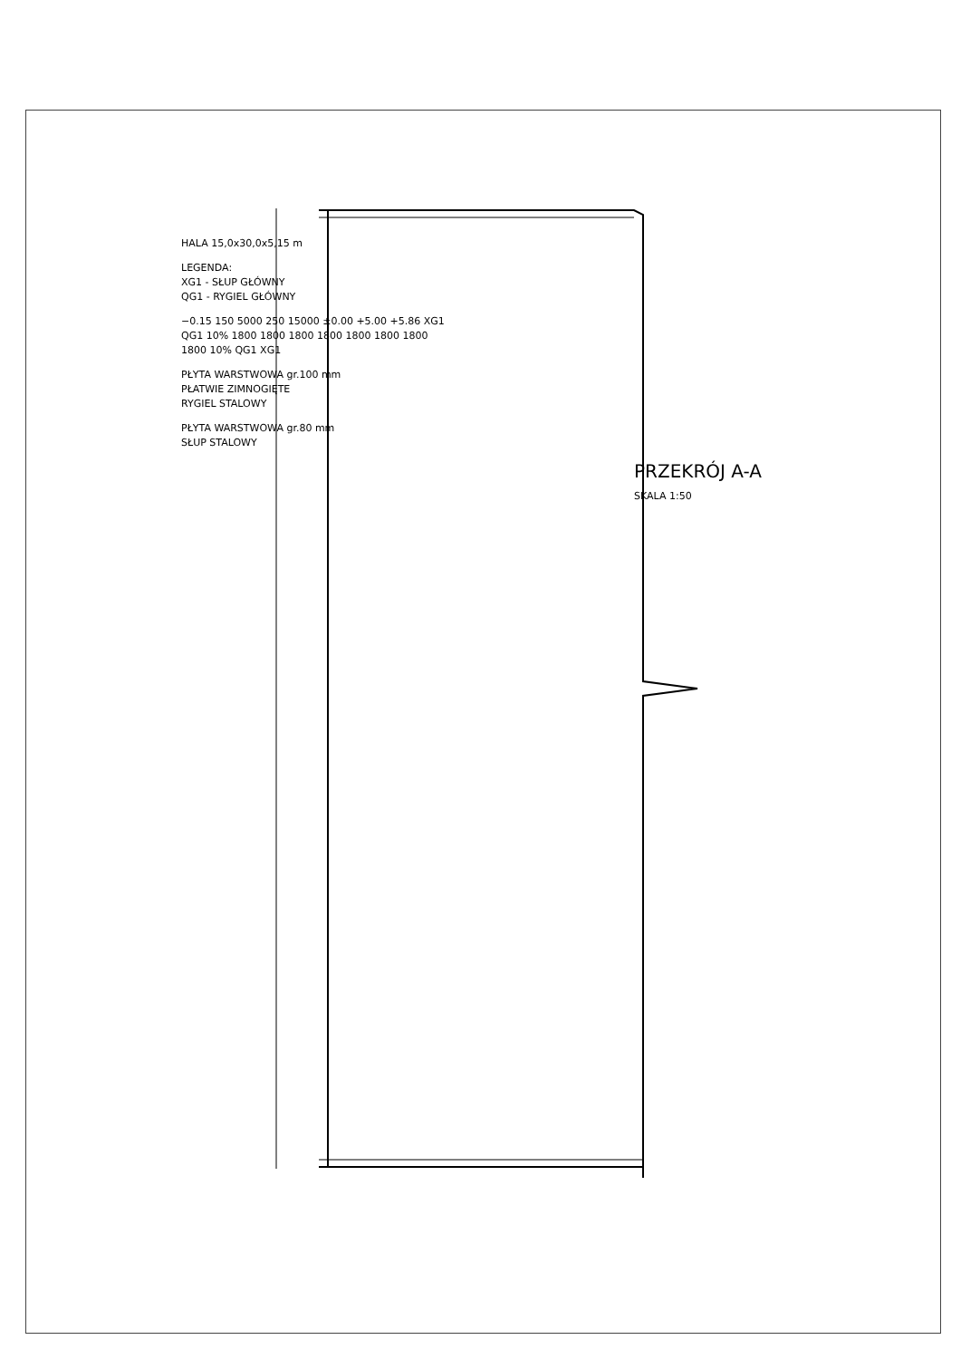HALA 15,0x30,0x5,15 m
LEGENDA:
XG1 - SŁUP GŁÓWNY
QG1 - RYGIEL GŁÓWNY
−0.15 150 5000 250 15000 ±0.00 +5.00 +5.86 XG1 QG1 10% 1800 1800 1800 1800 1800 1800 1800 1800 10% QG1 XG1
PŁYTA WARSTWOWA gr.100 mm
PŁATWIE ZIMNOGIĘTE
RYGIEL STALOWY
PŁYTA WARSTWOWA gr.80 mm
SŁUP STALOWY
PRZEKRÓJ A-A
SKALA 1:50